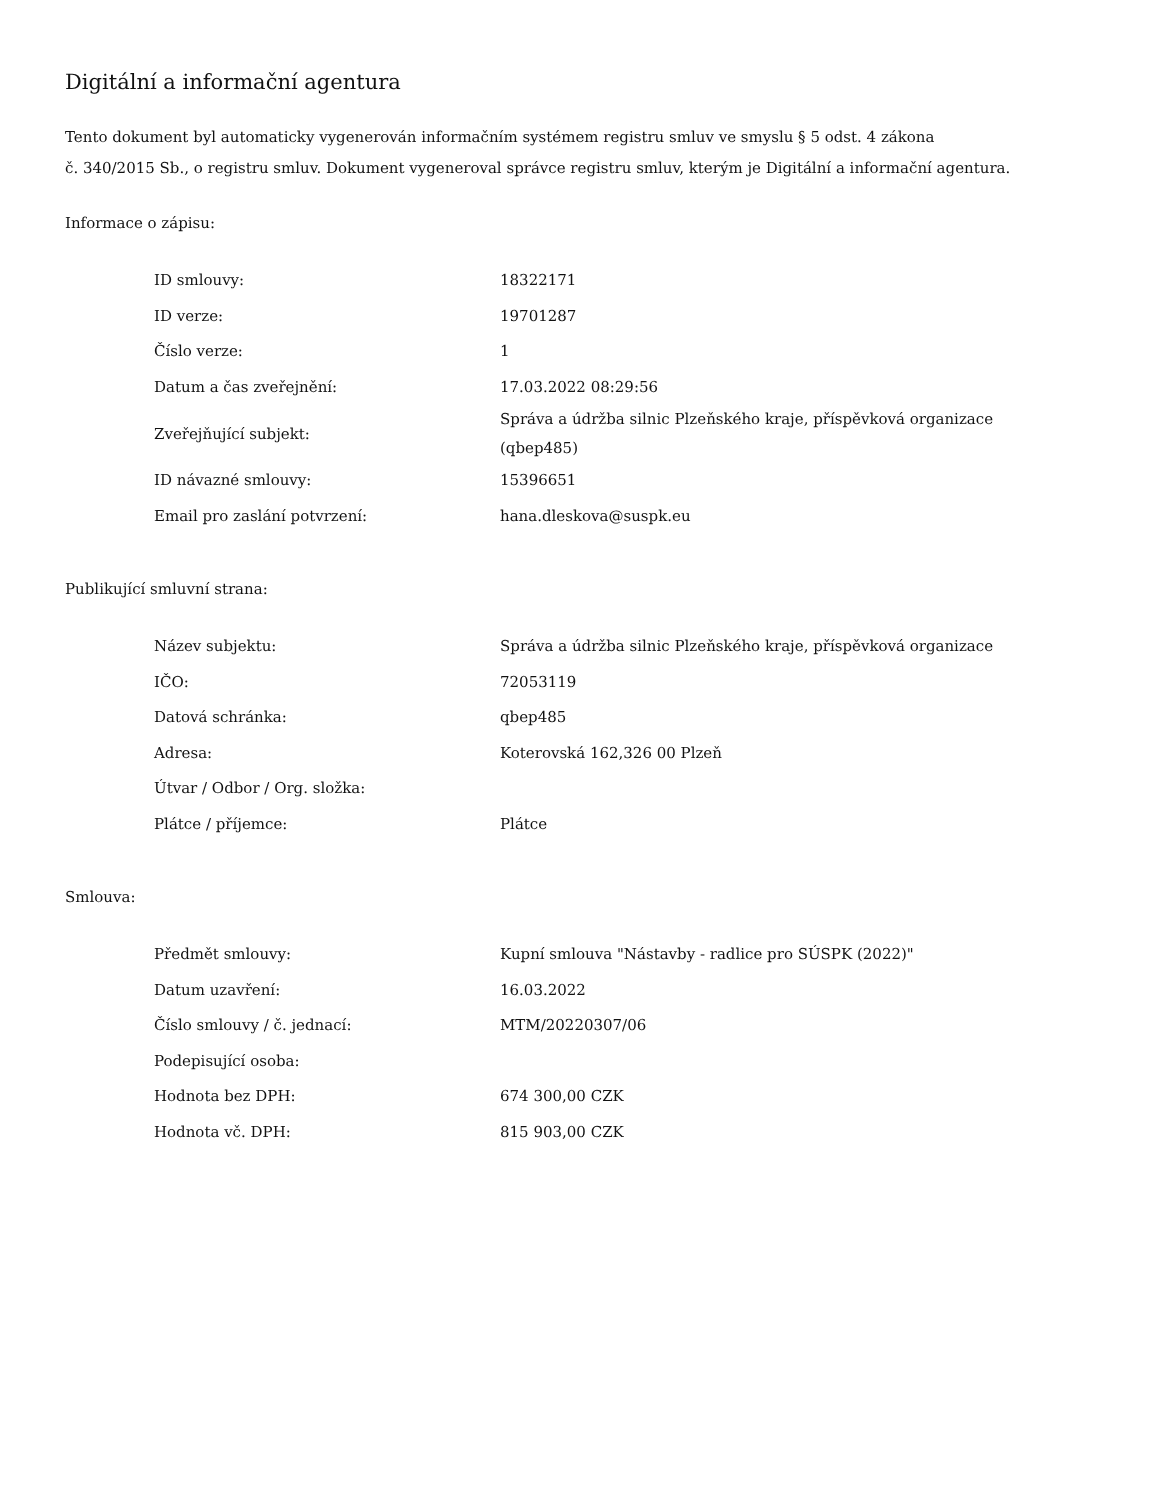Digitální a informační agentura
Tento dokument byl automaticky vygenerován informačním systémem registru smluv ve smyslu § 5 odst. 4 zákona
č. 340/2015 Sb., o registru smluv. Dokument vygeneroval správce registru smluv, kterým je Digitální a informační agentura.
Informace o zápisu:
| ID smlouvy: | 18322171 |
| ID verze: | 19701287 |
| Číslo verze: | 1 |
| Datum a čas zveřejnění: | 17.03.2022 08:29:56 |
| Zveřejňující subjekt: | Správa a údržba silnic Plzeňského kraje, příspěvková organizace (qbep485) |
| ID návazné smlouvy: | 15396651 |
| Email pro zaslání potvrzení: | hana.dleskova@suspk.eu |
Publikující smluvní strana:
| Název subjektu: | Správa a údržba silnic Plzeňského kraje, příspěvková organizace |
| IČO: | 72053119 |
| Datová schránka: | qbep485 |
| Adresa: | Koterovská 162,326 00 Plzeň |
| Útvar / Odbor / Org. složka: | |
| Plátce / příjemce: | Plátce |
Smlouva:
| Předmět smlouvy: | Kupní smlouva "Nástavby - radlice pro SÚSPK (2022)" |
| Datum uzavření: | 16.03.2022 |
| Číslo smlouvy / č. jednací: | MTM/20220307/06 |
| Podepisující osoba: | |
| Hodnota bez DPH: | 674 300,00 CZK |
| Hodnota vč. DPH: | 815 903,00 CZK |